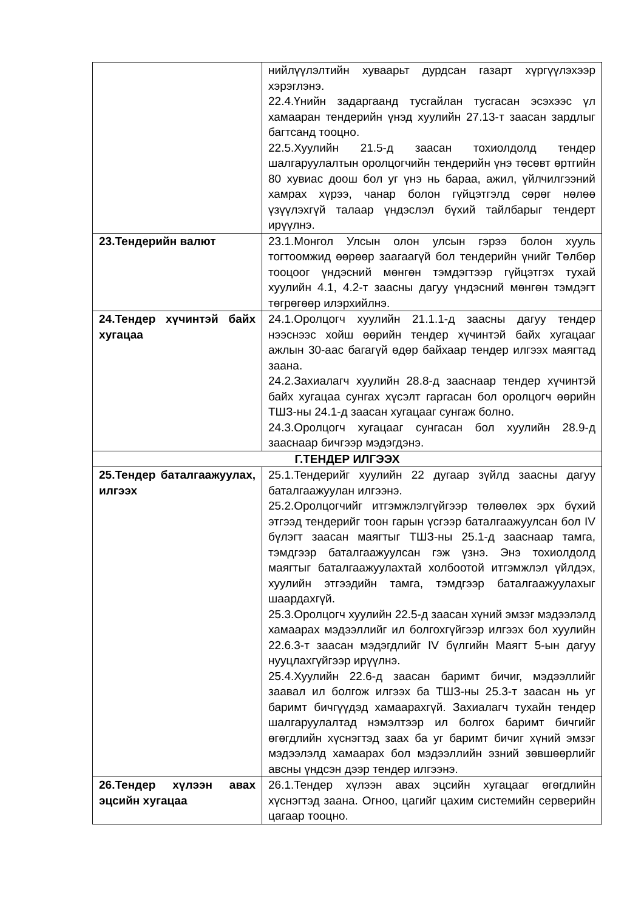| | нийлүүлэлтийн хуваарьт дурдсан газарт хүргүүлэхээр хэрэглэнэ. 22.4.Үнийн задаргаанд тусгайлан тусгасан эсэхээс үл хамааран тендерийн үнэд хуулийн 27.13-т заасан зардлыг багтсанд тооцно. 22.5.Хуулийн 21.5-д заасан тохиолдолд тендер шалгаруулалтын оролцогчийн тендерийн үнэ төсөвт өртгийн 80 хувиас доош бол уг үнэ нь бараа, ажил, үйлчилгээний хамрах хүрээ, чанар болон гүйцэтгэлд сөрөг нөлөө үзүүлэхгүй талаар үндэслэл бүхий тайлбарыг тендерт ирүүлнэ. |
| 23.Тендерийн валют | 23.1.Монгол Улсын олон улсын гэрээ болон хууль тогтоомжид өөрөөр заагаагүй бол тендерийн үнийг Төлбөр тооцоог үндэсний мөнгөн тэмдэгтээр гүйцэтгэх тухай хуулийн 4.1, 4.2-т заасны дагуу үндэсний мөнгөн тэмдэгт төгрөгөөр илэрхийлнэ. |
| 24.Тендер хүчинтэй байх хугацаа | 24.1.Оролцогч хуулийн 21.1.1-д заасны дагуу тендер нээснээс хойш өөрийн тендер хүчинтэй байх хугацааг ажлын 30-аас багагүй өдөр байхаар тендер илгээх маягтад заана. 24.2.Захиалагч хуулийн 28.8-д зааснаар тендер хүчинтэй байх хугацаа сунгах хүсэлт гаргасан бол оролцогч өөрийн ТШЗ-ны 24.1-д заасан хугацааг сунгаж болно. 24.3.Оролцогч хугацааг сунгасан бол хуулийн 28.9-д зааснаар бичгээр мэдэгдэнэ. |
| Г.ТЕНДЕР ИЛГЭЭХ | |
| 25.Тендер баталгаажуулах, илгээх | 25.1.Тендерийг хуулийн 22 дугаар зүйлд заасны дагуу баталгаажуулан илгээнэ. 25.2.Оролцогчийг итгэмжлэлгүйгээр төлөөлөх эрх бүхий этгээд тендерийг тоон гарын үсгээр баталгаажуулсан бол IV бүлэгт заасан маягтыг ТШЗ-ны 25.1-д зааснаар тамга, тэмдгээр баталгаажуулсан гэж үзнэ. Энэ тохиолдолд маягтыг баталгаажуулахтай холбоотой итгэмжлэл үйлдэх, хуулийн этгээдийн тамга, тэмдгээр баталгаажуулахыг шаардахгүй. 25.3.Оролцогч хуулийн 22.5-д заасан хүний эмзэг мэдээлэлд хамаарах мэдээллийг ил болгохгүйгээр илгээх бол хуулийн 22.6.3-т заасан мэдэгдлийг IV бүлгийн Маягт 5-ын дагуу нууцлахгүйгээр ирүүлнэ. 25.4.Хуулийн 22.6-д заасан баримт бичиг, мэдээллийг заавал ил болгож илгээх ба ТШЗ-ны 25.3-т заасан нь уг баримт бичгүүдэд хамаарахгүй. Захиалагч тухайн тендер шалгаруулалтад нэмэлтээр ил болгох баримт бичгийг өгөгдлийн хүснэгтэд заах ба уг баримт бичиг хүний эмзэг мэдээлэлд хамаарах бол мэдээллийн эзний зөвшөөрлийг авсны үндсэн дээр тендер илгээнэ. |
| 26.Тендер хүлээн авах эцсийн хугацаа | 26.1.Тендер хүлээн авах эцсийн хугацааг өгөгдлийн хүснэгтэд заана. Огноо, цагийг цахим системийн серверийн цагаар тооцно. |